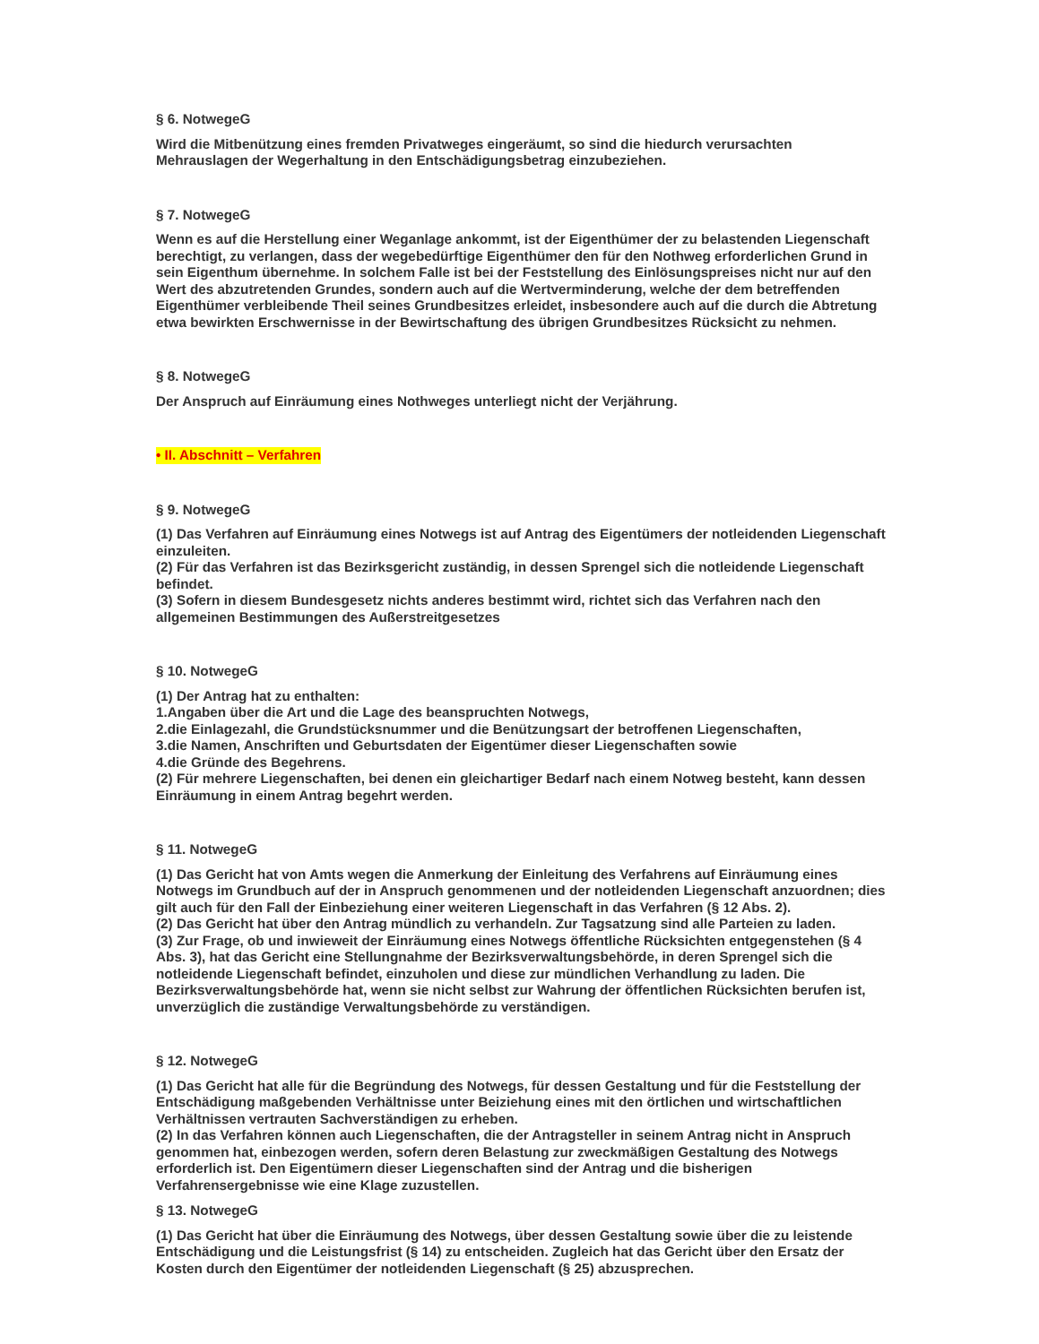§ 6. NotwegeG
Wird die Mitbenützung eines fremden Privatweges eingeräumt, so sind die hiedurch verursachten Mehrauslagen der Wegerhaltung in den Entschädigungsbetrag einzubeziehen.
§ 7. NotwegeG
Wenn es auf die Herstellung einer Weganlage ankommt, ist der Eigenthümer der zu belastenden Liegenschaft berechtigt, zu verlangen, dass der wegebedürftige Eigenthümer den für den Nothweg erforderlichen Grund in sein Eigenthum übernehme. In solchem Falle ist bei der Feststellung des Einlösungspreises nicht nur auf den Wert des abzutretenden Grundes, sondern auch auf die Wertverminderung, welche der dem betreffenden Eigenthümer verbleibende Theil seines Grundbesitzes erleidet, insbesondere auch auf die durch die Abtretung etwa bewirkten Erschwernisse in der Bewirtschaftung des übrigen Grundbesitzes Rücksicht zu nehmen.
§ 8. NotwegeG
Der Anspruch auf Einräumung eines Nothweges unterliegt nicht der Verjährung.
• II. Abschnitt – Verfahren
§ 9. NotwegeG
(1) Das Verfahren auf Einräumung eines Notwegs ist auf Antrag des Eigentümers der notleidenden Liegenschaft einzuleiten.
(2) Für das Verfahren ist das Bezirksgericht zuständig, in dessen Sprengel sich die notleidende Liegenschaft befindet.
(3) Sofern in diesem Bundesgesetz nichts anderes bestimmt wird, richtet sich das Verfahren nach den allgemeinen Bestimmungen des Außerstreitgesetzes
§ 10. NotwegeG
(1) Der Antrag hat zu enthalten:
1.Angaben über die Art und die Lage des beanspruchten Notwegs,
2.die Einlagezahl, die Grundstücksnummer und die Benützungsart der betroffenen Liegenschaften,
3.die Namen, Anschriften und Geburtsdaten der Eigentümer dieser Liegenschaften sowie
4.die Gründe des Begehrens.
(2) Für mehrere Liegenschaften, bei denen ein gleichartiger Bedarf nach einem Notweg besteht, kann dessen Einräumung in einem Antrag begehrt werden.
§ 11. NotwegeG
(1) Das Gericht hat von Amts wegen die Anmerkung der Einleitung des Verfahrens auf Einräumung eines Notwegs im Grundbuch auf der in Anspruch genommenen und der notleidenden Liegenschaft anzuordnen; dies gilt auch für den Fall der Einbeziehung einer weiteren Liegenschaft in das Verfahren (§ 12 Abs. 2).
(2) Das Gericht hat über den Antrag mündlich zu verhandeln. Zur Tagsatzung sind alle Parteien zu laden.
(3) Zur Frage, ob und inwieweit der Einräumung eines Notwegs öffentliche Rücksichten entgegenstehen (§ 4 Abs. 3), hat das Gericht eine Stellungnahme der Bezirksverwaltungsbehörde, in deren Sprengel sich die notleidende Liegenschaft befindet, einzuholen und diese zur mündlichen Verhandlung zu laden. Die Bezirksverwaltungsbehörde hat, wenn sie nicht selbst zur Wahrung der öffentlichen Rücksichten berufen ist, unverzüglich die zuständige Verwaltungsbehörde zu verständigen.
§ 12. NotwegeG
(1) Das Gericht hat alle für die Begründung des Notwegs, für dessen Gestaltung und für die Feststellung der Entschädigung maßgebenden Verhältnisse unter Beiziehung eines mit den örtlichen und wirtschaftlichen Verhältnissen vertrauten Sachverständigen zu erheben.
(2) In das Verfahren können auch Liegenschaften, die der Antragsteller in seinem Antrag nicht in Anspruch genommen hat, einbezogen werden, sofern deren Belastung zur zweckmäßigen Gestaltung des Notwegs erforderlich ist. Den Eigentümern dieser Liegenschaften sind der Antrag und die bisherigen Verfahrensergebnisse wie eine Klage zuzustellen.
§ 13. NotwegeG
(1) Das Gericht hat über die Einräumung des Notwegs, über dessen Gestaltung sowie über die zu leistende Entschädigung und die Leistungsfrist (§ 14) zu entscheiden. Zugleich hat das Gericht über den Ersatz der Kosten durch den Eigentümer der notleidenden Liegenschaft (§ 25) abzusprechen.